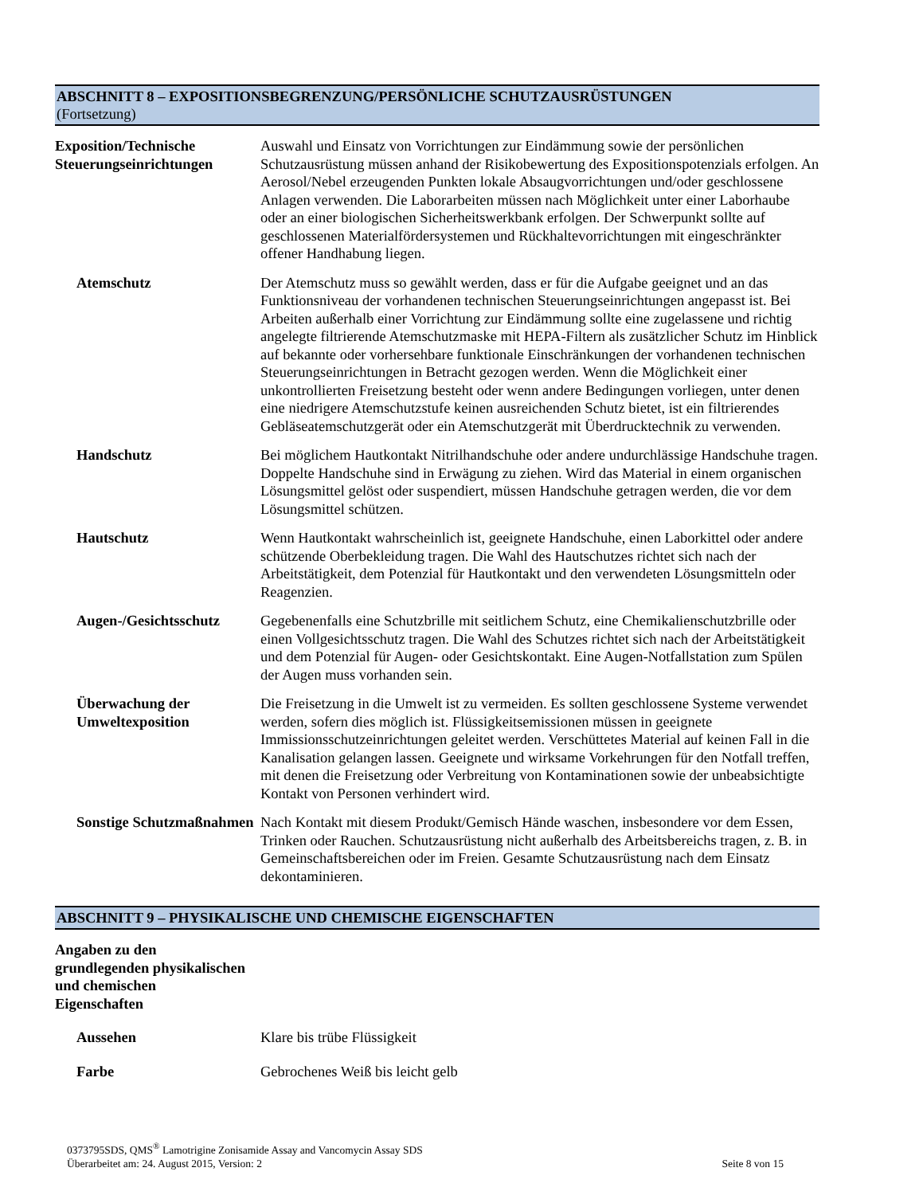ABSCHNITT 8 – EXPOSITIONSBEGRENZUNG/PERSÖNLICHE SCHUTZAUSRÜSTUNGEN
(Fortsetzung)
Exposition/Technische Steuerungseinrichtungen
Auswahl und Einsatz von Vorrichtungen zur Eindämmung sowie der persönlichen Schutzausrüstung müssen anhand der Risikobewertung des Expositionspotenzials erfolgen. An Aerosol/Nebel erzeugenden Punkten lokale Absaugvorrichtungen und/oder geschlossene Anlagen verwenden. Die Laborarbeiten müssen nach Möglichkeit unter einer Laborhaube oder an einer biologischen Sicherheitswerkbank erfolgen. Der Schwerpunkt sollte auf geschlossenen Materialfördersystemen und Rückhaltevorrichtungen mit eingeschränkter offener Handhabung liegen.
Atemschutz Der Atemschutz muss so gewählt werden, dass er für die Aufgabe geeignet und an das Funktionsniveau der vorhandenen technischen Steuerungseinrichtungen angepasst ist. Bei Arbeiten außerhalb einer Vorrichtung zur Eindämmung sollte eine zugelassene und richtig angelegte filtrierende Atemschutzmaske mit HEPA-Filtern als zusätzlicher Schutz im Hinblick auf bekannte oder vorhersehbare funktionale Einschränkungen der vorhandenen technischen Steuerungseinrichtungen in Betracht gezogen werden. Wenn die Möglichkeit einer unkontrollierten Freisetzung besteht oder wenn andere Bedingungen vorliegen, unter denen eine niedrigere Atemschutzstufe keinen ausreichenden Schutz bietet, ist ein filtrierendes Gebläseatemschutzgerät oder ein Atemschutzgerät mit Überdrucktechnik zu verwenden.
Handschutz Bei möglichem Hautkontakt Nitrilhandschuhe oder andere undurchlässige Handschuhe tragen. Doppelte Handschuhe sind in Erwägung zu ziehen. Wird das Material in einem organischen Lösungsmittel gelöst oder suspendiert, müssen Handschuhe getragen werden, die vor dem Lösungsmittel schützen.
Hautschutz Wenn Hautkontakt wahrscheinlich ist, geeignete Handschuhe, einen Laborkittel oder andere schützende Oberbekleidung tragen. Die Wahl des Hautschutzes richtet sich nach der Arbeitstätigkeit, dem Potenzial für Hautkontakt und den verwendeten Lösungsmitteln oder Reagenzien.
Augen-/Gesichtsschutz
Gegebenenfalls eine Schutzbrille mit seitlichem Schutz, eine Chemikalienschutzbrille oder einen Vollgesichtsschutz tragen. Die Wahl des Schutzes richtet sich nach der Arbeitstätigkeit und dem Potenzial für Augen- oder Gesichtskontakt. Eine Augen-Notfallstation zum Spülen der Augen muss vorhanden sein.
Überwachung der Umweltexposition
Die Freisetzung in die Umwelt ist zu vermeiden. Es sollten geschlossene Systeme verwendet werden, sofern dies möglich ist. Flüssigkeitsemissionen müssen in geeignete Immissionsschutzeinrichtungen geleitet werden. Verschüttetes Material auf keinen Fall in die Kanalisation gelangen lassen. Geeignete und wirksame Vorkehrungen für den Notfall treffen, mit denen die Freisetzung oder Verbreitung von Kontaminationen sowie der unbeabsichtigte Kontakt von Personen verhindert wird.
Sonstige Schutzmaßnahmen
Nach Kontakt mit diesem Produkt/Gemisch Hände waschen, insbesondere vor dem Essen, Trinken oder Rauchen. Schutzausrüstung nicht außerhalb des Arbeitsbereichs tragen, z. B. in Gemeinschaftsbereichen oder im Freien. Gesamte Schutzausrüstung nach dem Einsatz dekontaminieren.
ABSCHNITT 9 – PHYSIKALISCHE UND CHEMISCHE EIGENSCHAFTEN
Angaben zu den grundlegenden physikalischen und chemischen Eigenschaften
Aussehen Klare bis trübe Flüssigkeit
Farbe Gebrochenes Weiß bis leicht gelb
0373795SDS, QMS<sup>®</sup> Lamotrigine Zonisamide Assay and Vancomycin Assay SDS
Seite 8 von 15 Überarbeitet am: 24. August 2015, Version: 2